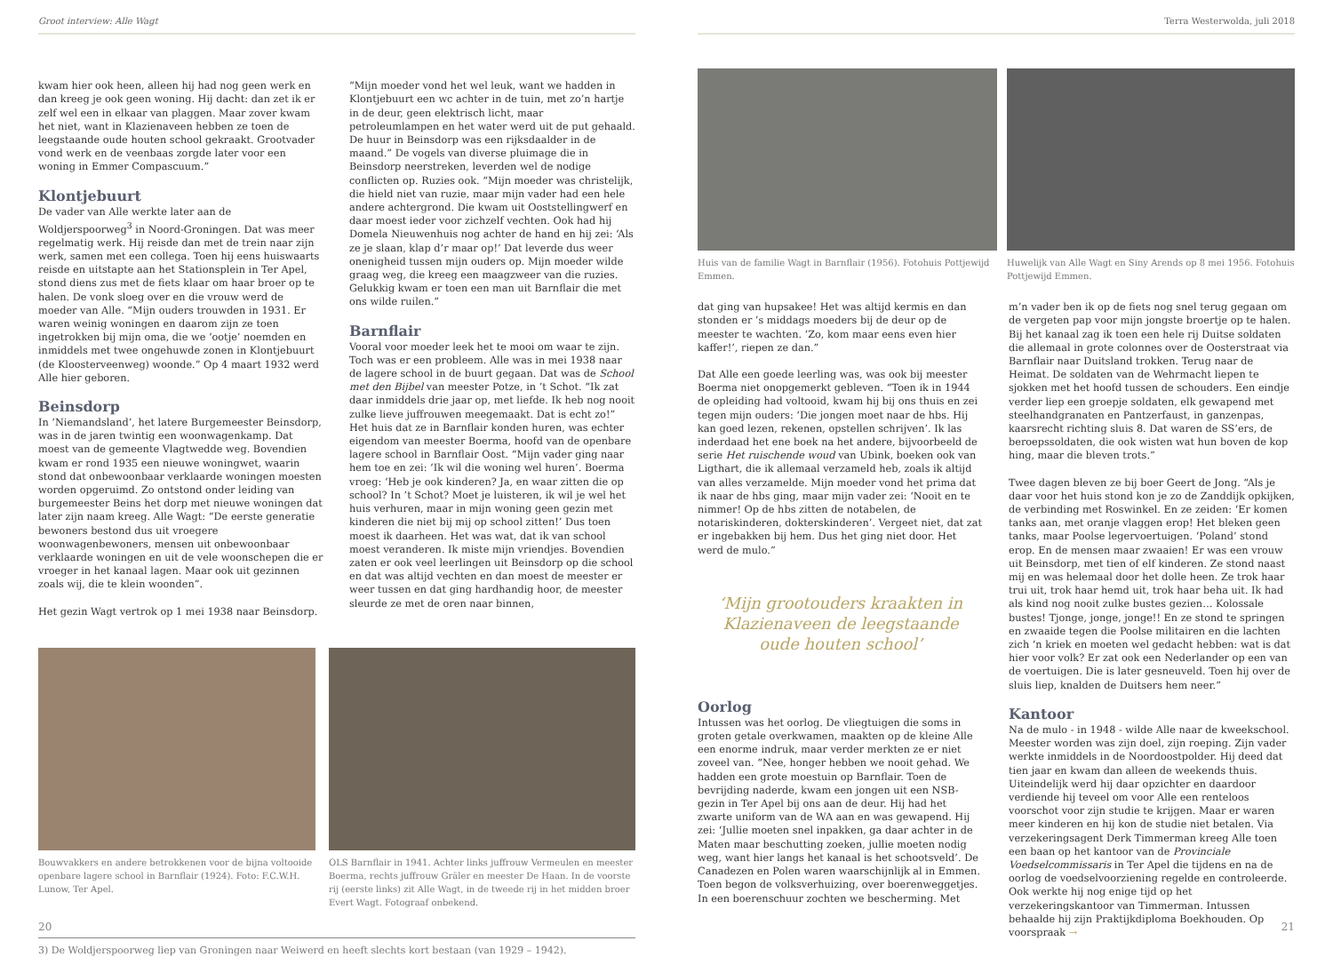Groot interview: Alle Wagt
kwam hier ook heen, alleen hij had nog geen werk en dan kreeg je ook geen woning. Hij dacht: dan zet ik er zelf wel een in elkaar van plaggen. Maar zover kwam het niet, want in Klazienaveen hebben ze toen de leegstaande oude houten school gekraakt. Grootvader vond werk en de veenbaas zorgde later voor een woning in Emmer Compascuum.”
Klontjebuurt
De vader van Alle werkte later aan de Woldjerspoorweg<sup>3</sup> in Noord-Groningen. Dat was meer regelmatig werk. Hij reisde dan met de trein naar zijn werk, samen met een collega. Toen hij eens huiswaarts reisde en uitstapte aan het Stationsplein in Ter Apel, stond diens zus met de fiets klaar om haar broer op te halen. De vonk sloeg over en die vrouw werd de moeder van Alle. “Mijn ouders trouwden in 1931. Er waren weinig woningen en daarom zijn ze toen ingetrokken bij mijn oma, die we ‘ootje’ noemden en inmiddels met twee ongehuwde zonen in Klontjebuurt (de Kloosterveenweg) woonde.” Op 4 maart 1932 werd Alle hier geboren.
Beinsdorp
In ‘Niemandsland’, het latere Burgemeester Beinsdorp, was in de jaren twintig een woonwagenkamp. Dat moest van de gemeente Vlagtwedde weg. Bovendien kwam er rond 1935 een nieuwe woningwet, waarin stond dat onbewoonbaar verklaarde woningen moesten worden opgeruimd. Zo ontstond onder leiding van burgemeester Beins het dorp met nieuwe woningen dat later zijn naam kreeg. Alle Wagt: “De eerste generatie bewoners bestond dus uit vroegere woonwagenbewoners, mensen uit onbewoonbaar verklaarde woningen en uit de vele woonschepen die er vroeger in het kanaal lagen. Maar ook uit gezinnen zoals wij, die te klein woonden”.
Het gezin Wagt vertrok op 1 mei 1938 naar Beinsdorp.
“Mijn moeder vond het wel leuk, want we hadden in Klontjebuurt een wc achter in de tuin, met zo’n hartje in de deur, geen elektrisch licht, maar petroleumlampen en het water werd uit de put gehaald. De huur in Beinsdorp was een rijksdaalder in de maand.” De vogels van diverse pluimage die in Beinsdorp neerstreken, leverden wel de nodige conflicten op. Ruzies ook. “Mijn moeder was christelijk, die hield niet van ruzie, maar mijn vader had een hele andere achtergrond. Die kwam uit Ooststellingwerf en daar moest ieder voor zichzelf vechten. Ook had hij Domela Nieuwenhuis nog achter de hand en hij zei: ‘Als ze je slaan, klap d’r maar op!’ Dat leverde dus weer onenigheid tussen mijn ouders op. Mijn moeder wilde graag weg, die kreeg een maagzweer van die ruzies. Gelukkig kwam er toen een man uit Barnflair die met ons wilde ruilen.”
Barnflair
Vooral voor moeder leek het te mooi om waar te zijn. Toch was er een probleem. Alle was in mei 1938 naar de lagere school in de buurt gegaan. Dat was de School met den Bijbel van meester Potze, in ’t Schot. “Ik zat daar inmiddels drie jaar op, met liefde. Ik heb nog nooit zulke lieve juffrouwen meegemaakt. Dat is echt zo!” Het huis dat ze in Barnflair konden huren, was echter eigendom van meester Boerma, hoofd van de openbare lagere school in Barnflair Oost. “Mijn vader ging naar hem toe en zei: ‘Ik wil die woning wel huren’. Boerma vroeg: ‘Heb je ook kinderen? Ja, en waar zitten die op school? In ’t Schot? Moet je luisteren, ik wil je wel het huis verhuren, maar in mijn woning geen gezin met kinderen die niet bij mij op school zitten!’ Dus toen moest ik daarheen. Het was wat, dat ik van school moest veranderen. Ik miste mijn vriendjes. Bovendien zaten er ook veel leerlingen uit Beinsdorp op die school en dat was altijd vechten en dan moest de meester er weer tussen en dat ging hardhandig hoor, de meester sleurde ze met de oren naar binnen,
Bouwvakkers en andere betrokkenen voor de bijna voltooide openbare lagere school in Barnflair (1924). Foto: F.C.W.H. Lunow, Ter Apel.
OLS Barnflair in 1941. Achter links juffrouw Vermeulen en meester Boerma, rechts juffrouw Gräler en meester De Haan. In de voorste rij (eerste links) zit Alle Wagt, in de tweede rij in het midden broer Evert Wagt. Fotograaf onbekend.
3) De Woldjerspoorweg liep van Groningen naar Weiwerd en heeft slechts kort bestaan (van 1929 – 1942).
20
Terra Westerwolda, juli 2018
Huis van de familie Wagt in Barnflair (1956). Fotohuis Pottjewijd Emmen.
Huwelijk van Alle Wagt en Siny Arends op 8 mei 1956. Fotohuis Pottjewijd Emmen.
dat ging van hupsakee! Het was altijd kermis en dan stonden er ’s middags moeders bij de deur op de meester te wachten. ‘Zo, kom maar eens even hier kaffer!’, riepen ze dan.”
Dat Alle een goede leerling was, was ook bij meester Boerma niet onopgemerkt gebleven. “Toen ik in 1944 de opleiding had voltooid, kwam hij bij ons thuis en zei tegen mijn ouders: ‘Die jongen moet naar de hbs. Hij kan goed lezen, rekenen, opstellen schrijven’. Ik las inderdaad het ene boek na het andere, bijvoorbeeld de serie Het ruischende woud van Ubink, boeken ook van Ligthart, die ik allemaal verzameld heb, zoals ik altijd van alles verzamelde. Mijn moeder vond het prima dat ik naar de hbs ging, maar mijn vader zei: ‘Nooit en te nimmer! Op de hbs zitten de notabelen, de notariskinderen, dokterskinderen’. Vergeet niet, dat zat er ingebakken bij hem. Dus het ging niet door. Het werd de mulo.”
‘Mijn grootouders kraakten in Klazienaveen de leegstaande oude houten school’
Oorlog
Intussen was het oorlog. De vliegtuigen die soms in groten getale overkwamen, maakten op de kleine Alle een enorme indruk, maar verder merkten ze er niet zoveel van. “Nee, honger hebben we nooit gehad. We hadden een grote moestuin op Barnflair. Toen de bevrijding naderde, kwam een jongen uit een NSB-gezin in Ter Apel bij ons aan de deur. Hij had het zwarte uniform van de WA aan en was gewapend. Hij zei: ‘Jullie moeten snel inpakken, ga daar achter in de Maten maar beschutting zoeken, jullie moeten nodig weg, want hier langs het kanaal is het schootsveld’. De Canadezen en Polen waren waarschijnlijk al in Emmen. Toen begon de volksverhuizing, over boerenweggetjes. In een boerenschuur zochten we bescherming. Met
m’n vader ben ik op de fiets nog snel terug gegaan om de vergeten pap voor mijn jongste broertje op te halen. Bij het kanaal zag ik toen een hele rij Duitse soldaten die allemaal in grote colonnes over de Oosterstraat via Barnflair naar Duitsland trokken. Terug naar de Heimat. De soldaten van de Wehrmacht liepen te sjokken met het hoofd tussen de schouders. Een eindje verder liep een groepje soldaten, elk gewapend met steelhandgranaten en Pantzerfaust, in ganzenpas, kaarsrecht richting sluis 8. Dat waren de SS’ers, de beroepssoldaten, die ook wisten wat hun boven de kop hing, maar die bleven trots.”
Twee dagen bleven ze bij boer Geert de Jong. “Als je daar voor het huis stond kon je zo de Zanddijk opkijken, de verbinding met Roswinkel. En ze zeiden: ‘Er komen tanks aan, met oranje vlaggen erop! Het bleken geen tanks, maar Poolse legervoertuigen. ‘Poland’ stond erop. En de mensen maar zwaaien! Er was een vrouw uit Beinsdorp, met tien of elf kinderen. Ze stond naast mij en was helemaal door het dolle heen. Ze trok haar trui uit, trok haar hemd uit, trok haar beha uit. Ik had als kind nog nooit zulke bustes gezien… Kolossale bustes! Tjonge, jonge, jonge!! En ze stond te springen en zwaaide tegen die Poolse militairen en die lachten zich ‘n kriek en moeten wel gedacht hebben: wat is dat hier voor volk? Er zat ook een Nederlander op een van de voertuigen. Die is later gesneuveld. Toen hij over de sluis liep, knalden de Duitsers hem neer.”
Kantoor
Na de mulo - in 1948 - wilde Alle naar de kweekschool. Meester worden was zijn doel, zijn roeping. Zijn vader werkte inmiddels in de Noordoostpolder. Hij deed dat tien jaar en kwam dan alleen de weekends thuis. Uiteindelijk werd hij daar opzichter en daardoor verdiende hij teveel om voor Alle een renteloos voorschot voor zijn studie te krijgen. Maar er waren meer kinderen en hij kon de studie niet betalen. Via verzekeringsagent Derk Timmerman kreeg Alle toen een baan op het kantoor van de Provinciale Voedselcommissaris in Ter Apel die tijdens en na de oorlog de voedselvoorziening regelde en controleerde. Ook werkte hij nog enige tijd op het verzekeringskantoor van Timmerman. Intussen behaalde hij zijn Praktijkdiploma Boekhouden. Op voorspraak →
21